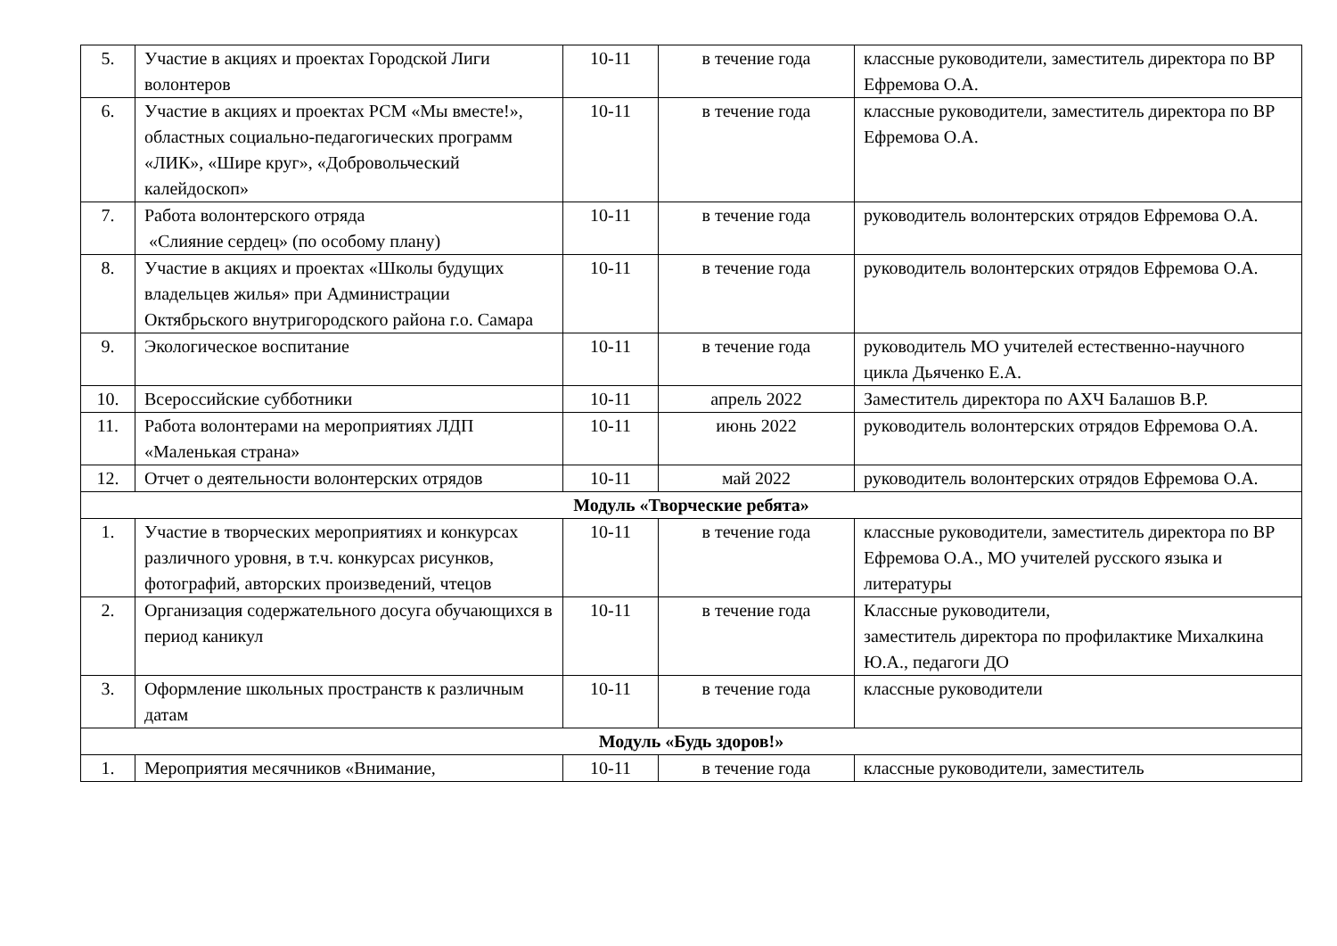| 5. | Участие в акциях и проектах Городской Лиги волонтеров | 10-11 | в течение года | классные руководители, заместитель директора по ВР Ефремова О.А. |
| 6. | Участие в акциях и проектах РСМ «Мы вместе!», областных социально-педагогических программ «ЛИК», «Шире круг», «Добровольческий калейдоскоп» | 10-11 | в течение года | классные руководители, заместитель директора по ВР Ефремова О.А. |
| 7. | Работа волонтерского отряда «Слияние сердец» (по особому плану) | 10-11 | в течение года | руководитель волонтерских отрядов Ефремова О.А. |
| 8. | Участие в акциях и проектах «Школы будущих владельцев жилья» при Администрации Октябрьского внутригородского района г.о. Самара | 10-11 | в течение года | руководитель волонтерских отрядов Ефремова О.А. |
| 9. | Экологическое воспитание | 10-11 | в течение года | руководитель МО учителей естественно-научного цикла Дьяченко Е.А. |
| 10. | Всероссийские субботники | 10-11 | апрель 2022 | Заместитель директора по АХЧ Балашов В.Р. |
| 11. | Работа волонтерами на мероприятиях ЛДП «Маленькая страна» | 10-11 | июнь 2022 | руководитель волонтерских отрядов Ефремова О.А. |
| 12. | Отчет о деятельности волонтерских отрядов | 10-11 | май 2022 | руководитель волонтерских отрядов Ефремова О.А. |
| Модуль «Творческие ребята» | | | | |
| 1. | Участие в творческих мероприятиях и конкурсах различного уровня, в т.ч. конкурсах рисунков, фотографий, авторских произведений, чтецов | 10-11 | в течение года | классные руководители, заместитель директора по ВР Ефремова О.А., МО учителей русского языка и литературы |
| 2. | Организация содержательного досуга обучающихся в период каникул | 10-11 | в течение года | Классные руководители, заместитель директора по профилактике Михалкина Ю.А., педагоги ДО |
| 3. | Оформление школьных пространств к различным датам | 10-11 | в течение года | классные руководители |
| Модуль «Будь здоров!» | | | | |
| 1. | Мероприятия месячников «Внимание, | 10-11 | в течение года | классные руководители, заместитель |